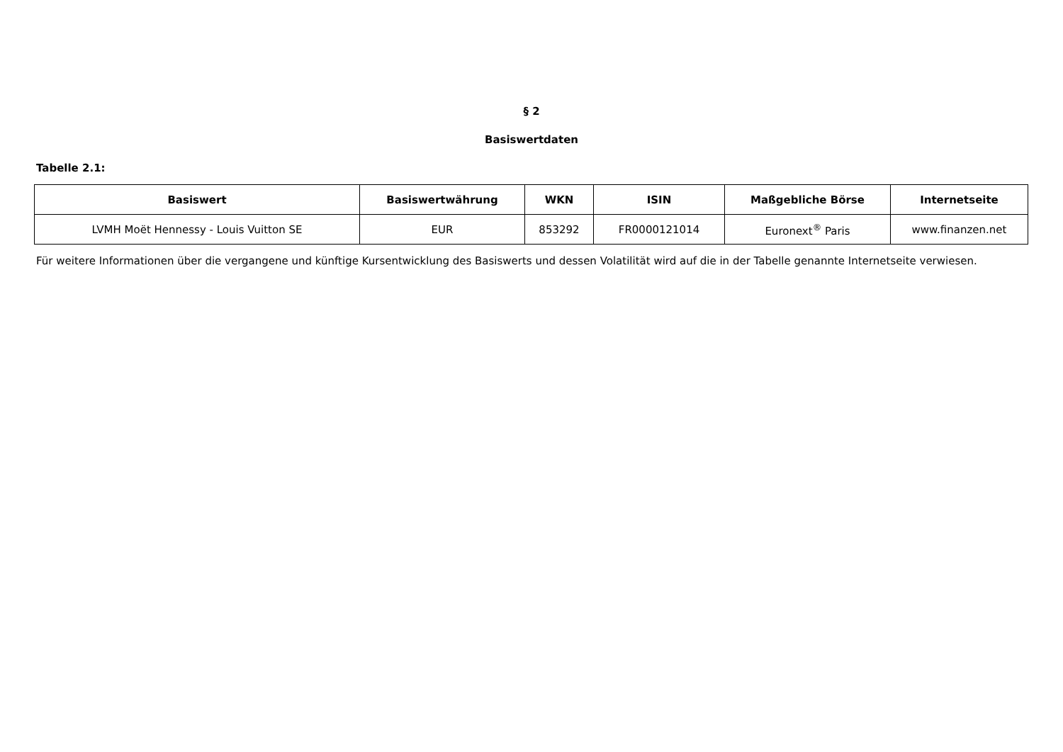§ 2
Basiswertdaten
Tabelle 2.1:
| Basiswert | Basiswertwährung | WKN | ISIN | Maßgebliche Börse | Internetseite |
| --- | --- | --- | --- | --- | --- |
| LVMH Moët Hennessy - Louis Vuitton SE | EUR | 853292 | FR0000121014 | Euronext<sup>®</sup> Paris | www.finanzen.net |
Für weitere Informationen über die vergangene und künftige Kursentwicklung des Basiswerts und dessen Volatilität wird auf die in der Tabelle genannte Internetseite verwiesen.